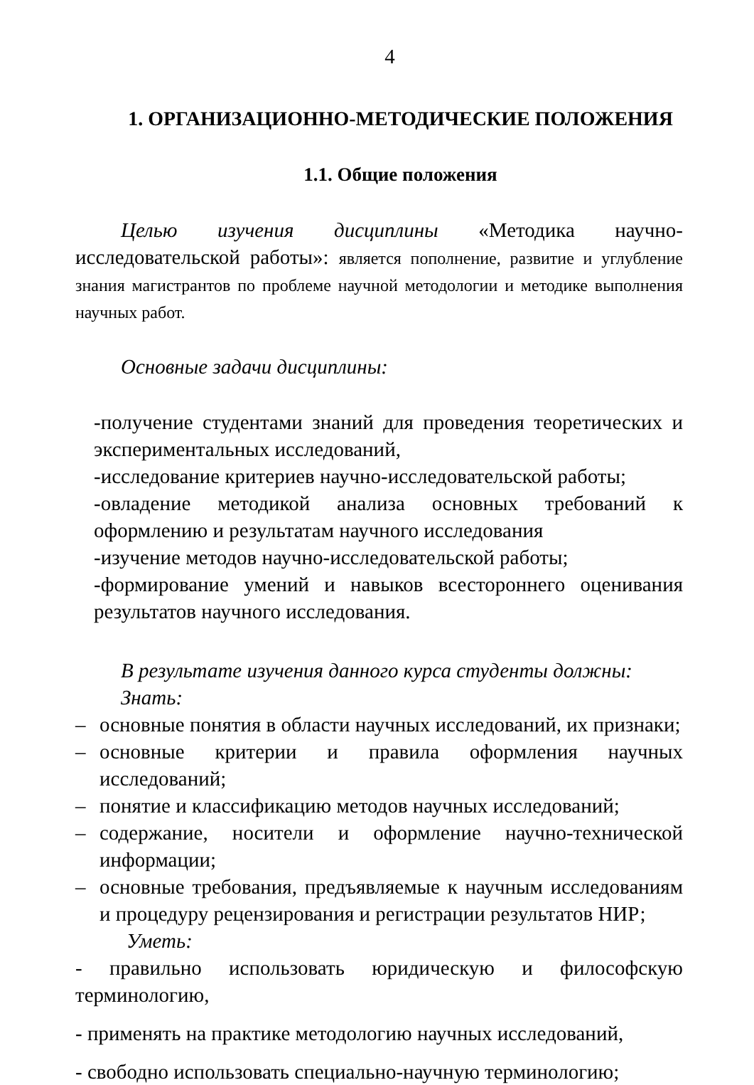4
1. ОРГАНИЗАЦИОННО-МЕТОДИЧЕСКИЕ ПОЛОЖЕНИЯ
1.1. Общие положения
Целью изучения дисциплины «Методика научно-исследовательской работы»: является пополнение, развитие и углубление знания магистрантов по проблеме научной методологии и методике выполнения научных работ.
Основные задачи дисциплины:
-получение студентами знаний для проведения теоретических и экспериментальных исследований,
-исследование критериев научно-исследовательской работы;
-овладение методикой анализа основных требований к оформлению и результатам научного исследования
-изучение методов научно-исследовательской работы;
-формирование умений и навыков всестороннего оценивания результатов научного исследования.
В результате изучения данного курса студенты должны:
Знать:
– основные понятия в области научных исследований, их признаки;
– основные критерии и правила оформления научных исследований;
– понятие и классификацию методов научных исследований;
– содержание, носители и оформление научно-технической информации;
– основные требования, предъявляемые к научным исследованиям и процедуру рецензирования и регистрации результатов НИР;
Уметь:
- правильно использовать юридическую и философскую терминологию,
- применять на практике методологию научных исследований,
- свободно использовать специально-научную терминологию;